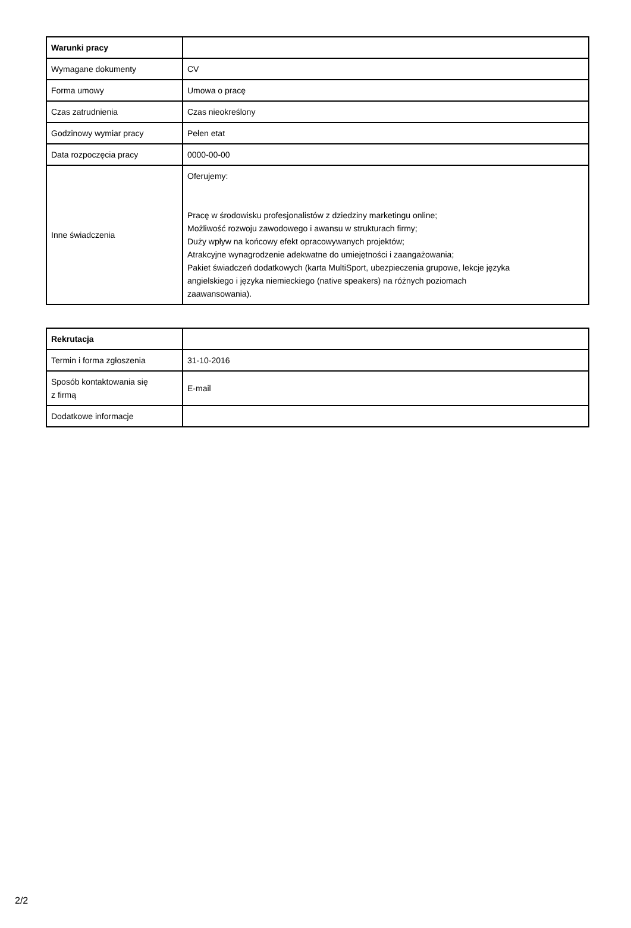| Warunki pracy | |
| Wymagane dokumenty | CV |
| Forma umowy | Umowa o pracę |
| Czas zatrudnienia | Czas nieokreślony |
| Godzinowy wymiar pracy | Pełen etat |
| Data rozpoczęcia pracy | 0000-00-00 |
| Inne świadczenia | Oferujemy: Pracę w środowisku profesjonalistów z dziedziny marketingu online; Możliwość rozwoju zawodowego i awansu w strukturach firmy; Duży wpływ na końcowy efekt opracowywanych projektów; Atrakcyjne wynagrodzenie adekwatne do umiejętności i zaangażowania; Pakiet świadczeń dodatkowych (karta MultiSport, ubezpieczenia grupowe, lekcje języka angielskiego i języka niemieckiego (native speakers) na różnych poziomach zaawansowania). |
| Rekrutacja | |
| Termin i forma zgłoszenia | 31-10-2016 |
| Sposób kontaktowania się z firmą | E-mail |
| Dodatkowe informacje | |
2/2